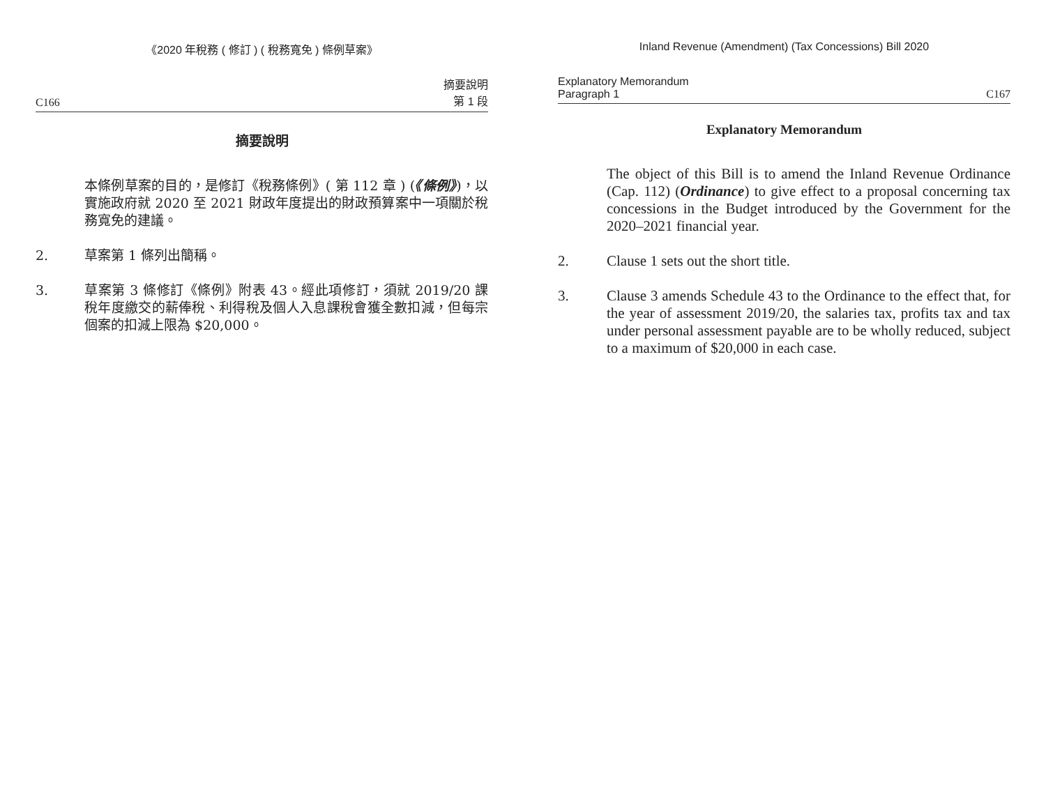《2020 年稅務 ( 修訂 ) ( 稅務寬免 ) 條例草案》
C166 摘要說明
第 1 段
摘要說明
本條例草案的目的，是修訂《稅務條例》( 第 112 章 ) (《條例》)，以實施政府就 2020 至 2021 財政年度提出的財政預算案中一項關於稅務寬免的建議。
2. 草案第 1 條列出簡稱。
3. 草案第 3 條修訂《條例》附表 43。經此項修訂，須就 2019/20 課稅年度繳交的薪俸稅、利得稅及個人入息課稅會獲全數扣減，但每宗個案的扣減上限為 $20,000。
Inland Revenue (Amendment) (Tax Concessions) Bill 2020
Explanatory Memorandum
Paragraph 1 C167
Explanatory Memorandum
The object of this Bill is to amend the Inland Revenue Ordinance (Cap. 112) (Ordinance) to give effect to a proposal concerning tax concessions in the Budget introduced by the Government for the 2020–2021 financial year.
2. Clause 1 sets out the short title.
3. Clause 3 amends Schedule 43 to the Ordinance to the effect that, for the year of assessment 2019/20, the salaries tax, profits tax and tax under personal assessment payable are to be wholly reduced, subject to a maximum of $20,000 in each case.